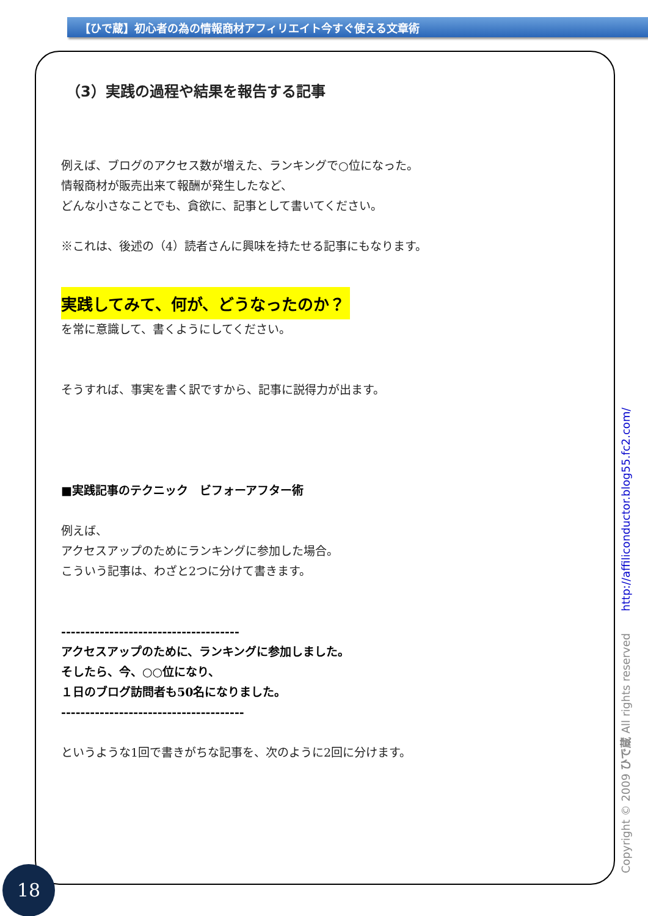【ひで蔵】初心者の為の情報商材アフィリエイト今すぐ使える文章術
（3）実践の過程や結果を報告する記事
例えば、ブログのアクセス数が増えた、ランキングで○位になった。
情報商材が販売出来て報酬が発生したなど、
どんな小さなことでも、貪欲に、記事として書いてください。
※これは、後述の（4）読者さんに興味を持たせる記事にもなります。
実践してみて、何が、どうなったのか？
を常に意識して、書くようにしてください。
そうすれば、事実を書く訳ですから、記事に説得力が出ます。
■実践記事のテクニック　ビフォーアフター術
例えば、
アクセスアップのためにランキングに参加した場合。
こういう記事は、わざと2つに分けて書きます。
-------------------------------------
アクセスアップのために、ランキングに参加しました。
そしたら、今、○○位になり、
１日のブログ訪問者も50名になりました。
--------------------------------------
というような1回で書きがちな記事を、次のように2回に分けます。
Copyright © 2009 ひで蔵 All rights reserved http://affiliconductor.blog55.fc2.com/
18